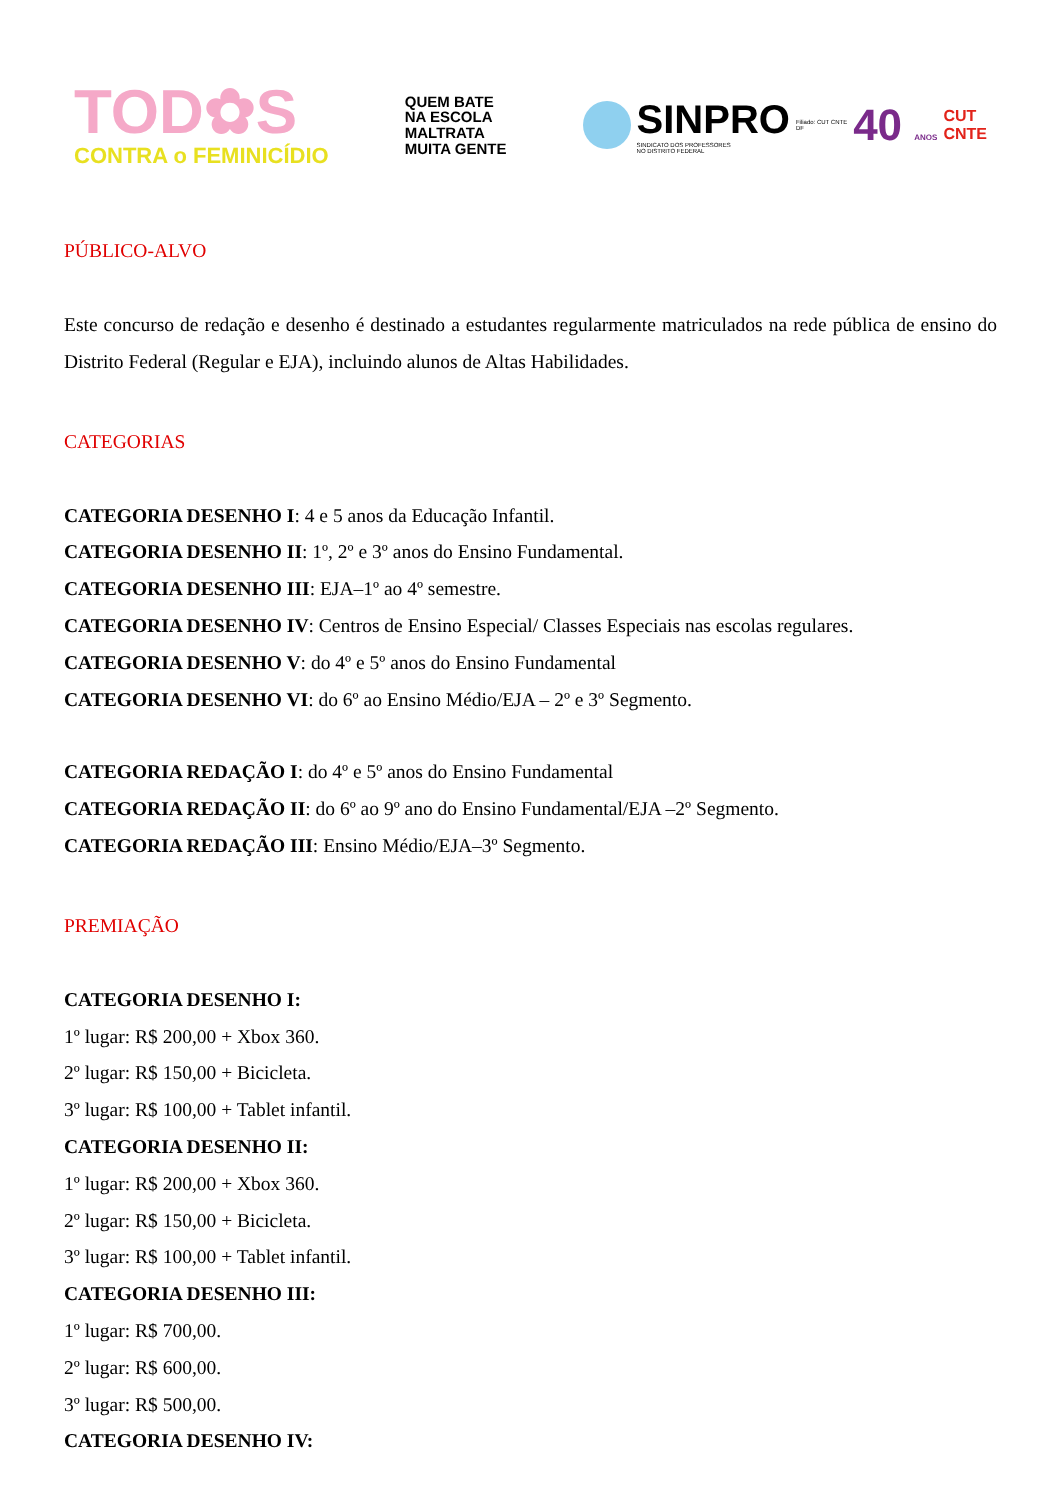TOD✿S
CONTRA o FEMINICÍDIO
QUEM BATE
NA ESCOLA
MALTRATA
MUITA GENTE
SINPRO
SINDICATO DOS PROFESSORES
NO DISTRITO FEDERAL
Filiado: CUT CNTE
DF
40 ANOS
CUT
CNTE
PÚBLICO-ALVO
Este concurso de redação e desenho é destinado a estudantes regularmente matriculados na rede pública de ensino do Distrito Federal (Regular e EJA), incluindo alunos de Altas Habilidades.
CATEGORIAS
CATEGORIA DESENHO I: 4 e 5 anos da Educação Infantil.
CATEGORIA DESENHO II: 1º, 2º e 3º anos do Ensino Fundamental.
CATEGORIA DESENHO III: EJA–1º ao 4º semestre.
CATEGORIA DESENHO IV: Centros de Ensino Especial/ Classes Especiais nas escolas regulares.
CATEGORIA DESENHO V: do 4º e 5º anos do Ensino Fundamental
CATEGORIA DESENHO VI: do 6º ao Ensino Médio/EJA – 2º e 3º Segmento.
CATEGORIA REDAÇÃO I: do 4º e 5º anos do Ensino Fundamental
CATEGORIA REDAÇÃO II: do 6º ao 9º ano do Ensino Fundamental/EJA –2º Segmento.
CATEGORIA REDAÇÃO III: Ensino Médio/EJA–3º Segmento.
PREMIAÇÃO
CATEGORIA DESENHO I:
1º lugar: R$ 200,00 + Xbox 360.
2º lugar: R$ 150,00 + Bicicleta.
3º lugar: R$ 100,00 + Tablet infantil.
CATEGORIA DESENHO II:
1º lugar: R$ 200,00 + Xbox 360.
2º lugar: R$ 150,00 + Bicicleta.
3º lugar: R$ 100,00 + Tablet infantil.
CATEGORIA DESENHO III:
1º lugar: R$ 700,00.
2º lugar: R$ 600,00.
3º lugar: R$ 500,00.
CATEGORIA DESENHO IV: